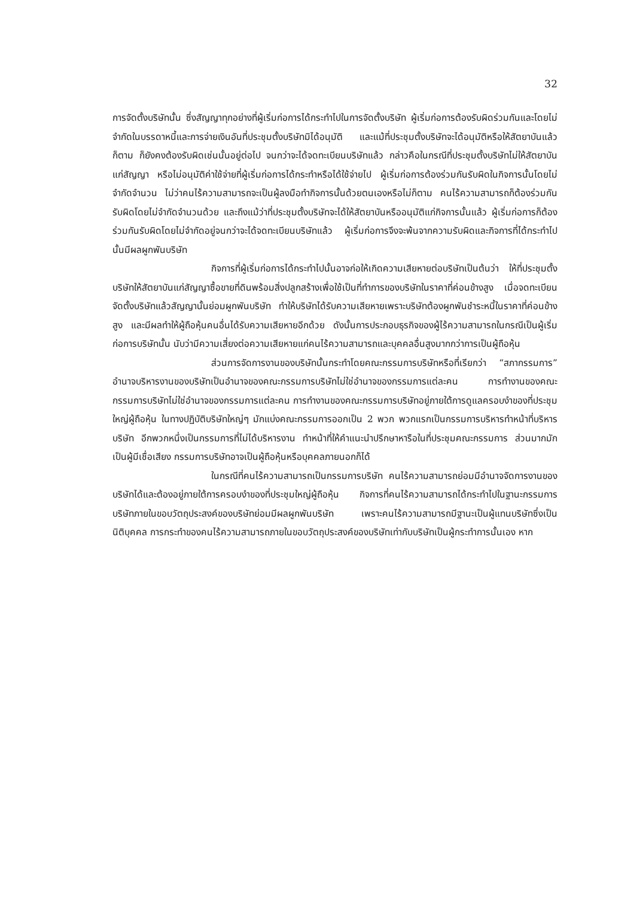32
การจัดตั้งบริษัทนั้น ซึ่งสัญญาทุกอย่างที่ผู้เริ่มก่อการได้กระทำไปในการจัดตั้งบริษัท ผู้เริ่มก่อการต้องรับผิดร่วมกันและโดยไม่จำกัดในบรรดาหนี้และการจ่ายเงินอันที่ประชุมตั้งบริษัทมิได้อนุมัติ และแม้ที่ประชุมตั้งบริษัทจะได้อนุมัติหรือให้สัตยาบันแล้วก็ตาม ก็ยังคงต้องรับผิดเช่นนั้นอยู่ต่อไป จนกว่าจะได้จดทะเบียนบริษัทแล้ว กล่าวคือในกรณีที่ประชุมตั้งบริษัทไม่ให้สัตยาบันแก่สัญญา หรือไม่อนุมัติค่าใช้จ่ายที่ผู้เริ่มก่อการได้กระทำหรือได้ใช้จ่ายไป ผู้เริ่มก่อการต้องร่วมกันรับผิดในกิจการนั้นโดยไม่จำกัดจำนวน ไม่ว่าคนไร้ความสามารถจะเป็นผู้ลงมือทำกิจการนั้นด้วยตนเองหรือไม่ก็ตาม คนไร้ความสามารถก็ต้องร่วมกันรับผิดโดยไม่จำกัดจำนวนด้วย และถึงแม้ว่าที่ประชุมตั้งบริษัทจะได้ให้สัตยาบันหรืออนุมัติแก่กิจการนั้นแล้ว ผู้เริ่มก่อการก็ต้องร่วมกันรับผิดโดยไม่จำกัดอยู่จนกว่าจะได้จดทะเบียนบริษัทแล้ว ผู้เริ่มก่อการจึงจะพ้นจากความรับผิดและกิจการที่ได้กระทำไปนั้นมีผลผูกพันบริษัท
กิจการที่ผู้เริ่มก่อการได้กระทำไปนั้นอาจก่อให้เกิดความเสียหายต่อบริษัทเป็นต้นว่า ให้ที่ประชุมตั้งบริษัทให้สัตยาบันแก่สัญญาซื้อขายที่ดินพร้อมสิ่งปลูกสร้างเพื่อใช้เป็นที่ทำการของบริษัทในราคาที่ค่อนข้างสูง เมื่อจดทะเบียนจัดตั้งบริษัทแล้วสัญญานั้นย่อมผูกพันบริษัท ทำให้บริษัทได้รับความเสียหายเพราะบริษัทต้องผูกพันชำระหนี้ในราคาที่ค่อนข้างสูง และมีผลทำให้ผู้ถือหุ้นคนอื่นได้รับความเสียหายอีกด้วย ดังนั้นการประกอบธุรกิจของผู้ไร้ความสามารถในกรณีเป็นผู้เริ่มก่อการบริษัทนั้น นับว่ามีความเสี่ยงต่อความเสียหายแก่คนไร้ความสามารถและบุคคลอื่นสูงมากกว่าการเป็นผู้ถือหุ้น
ส่วนการจัดการงานของบริษัทนั้นกระทำโดยคณะกรรมการบริษัทหรือที่เรียกว่า “สภากรรมการ” อำนาจบริหารงานของบริษัทเป็นอำนาจของคณะกรรมการบริษัทไม่ใช่อำนาจของกรรมการแต่ละคน การทำงานของคณะกรรมการบริษัทไม่ใช่อำนาจของกรรมการแต่ละคน การทำงานของคณะกรรมการบริษัทอยู่ภายใต้การดูแลครอบงำของที่ประชุมใหญ่ผู้ถือหุ้น ในทางปฏิบัติบริษัทใหญ่ๆ มักแบ่งคณะกรรมการออกเป็น 2 พวก พวกแรกเป็นกรรมการบริหารทำหน้าที่บริหารบริษัท อีกพวกหนึ่งเป็นกรรมการที่ไม่ได้บริหารงาน ทำหน้าที่ให้คำแนะนำปรึกษาหารือในที่ประชุมคณะกรรมการ ส่วนมากมักเป็นผู้มีเชื่อเสียง กรรมการบริษัทอาจเป็นผู้ถือหุ้นหรือบุคคลภายนอกก็ได้
ในกรณีที่คนไร้ความสามารถเป็นกรรมการบริษัท คนไร้ความสามารถย่อมมีอำนาจจัดการงานของบริษัทได้และต้องอยู่ภายใต้การครอบงำของที่ประชุมใหญ่ผู้ถือหุ้น กิจการที่คนไร้ความสามารถได้กระทำไปในฐานะกรรมการบริษัทภายในขอบวัตถุประสงค์ของบริษัทย่อมมีผลผูกพันบริษัท เพราะคนไร้ความสามารถมีฐานะเป็นผู้แทนบริษัทซึ่งเป็นนิติบุคคล การกระทำของคนไร้ความสามารถภายในขอบวัตถุประสงค์ของบริษัทเท่ากับบริษัทเป็นผู้กระทำการนั้นเอง หาก